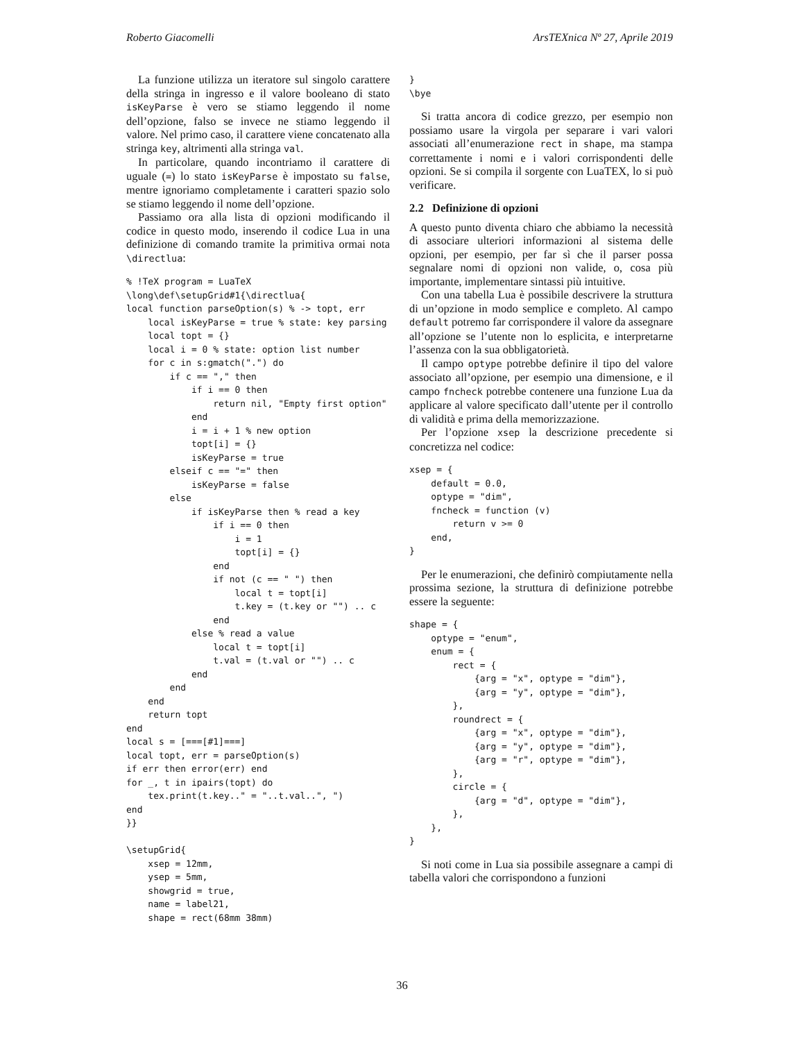Roberto Giacomelli ArsTEXnica Nº 27, Aprile 2019
La funzione utilizza un iteratore sul singolo carattere della stringa in ingresso e il valore booleano di stato isKeyParse è vero se stiamo leggendo il nome dell’opzione, falso se invece ne stiamo leggendo il valore. Nel primo caso, il carattere viene concatenato alla stringa key, altrimenti alla stringa val.
In particolare, quando incontriamo il carattere di uguale (=) lo stato isKeyParse è impostato su false, mentre ignoriamo completamente i caratteri spazio solo se stiamo leggendo il nome dell’opzione.
Passiamo ora alla lista di opzioni modificando il codice in questo modo, inserendo il codice Lua in una definizione di comando tramite la primitiva ormai nota \directlua:
% !TeX program = LuaTeX
\long\def\setupGrid#1{\directlua{
local function parseOption(s) % -> topt, err
    local isKeyParse = true % state: key parsing
    local topt = {}
    local i = 0 % state: option list number
    for c in s:gmatch(".") do
        if c == "," then
            if i == 0 then
                return nil, "Empty first option"
            end
            i = i + 1 % new option
            topt[i] = {}
            isKeyParse = true
        elseif c == "=" then
            isKeyParse = false
        else
            if isKeyParse then % read a key
                if i == 0 then
                    i = 1
                    topt[i] = {}
                end
                if not (c == " ") then
                    local t = topt[i]
                    t.key = (t.key or "") .. c
                end
            else % read a value
                local t = topt[i]
                t.val = (t.val or "") .. c
            end
        end
    end
    return topt
end
local s = [===[#1]===]
local topt, err = parseOption(s)
if err then error(err) end
for _, t in ipairs(topt) do
    tex.print(t.key.." = "..t.val..", ")
end
}}

\setupGrid{
    xsep = 12mm,
    ysep = 5mm,
    showgrid = true,
    name = label21,
    shape = rect(68mm 38mm)
}
\bye
Si tratta ancora di codice grezzo, per esempio non possiamo usare la virgola per separare i vari valori associati all’enumerazione rect in shape, ma stampa correttamente i nomi e i valori corrispondenti delle opzioni. Se si compila il sorgente con LuaTEX, lo si può verificare.
2.2 Definizione di opzioni
A questo punto diventa chiaro che abbiamo la necessità di associare ulteriori informazioni al sistema delle opzioni, per esempio, per far sì che il parser possa segnalare nomi di opzioni non valide, o, cosa più importante, implementare sintassi più intuitive.
Con una tabella Lua è possibile descrivere la struttura di un’opzione in modo semplice e completo. Al campo default potremo far corrispondere il valore da assegnare all’opzione se l’utente non lo esplicita, e interpretarne l’assenza con la sua obbligatorietà.
Il campo optype potrebbe definire il tipo del valore associato all’opzione, per esempio una dimensione, e il campo fncheck potrebbe contenere una funzione Lua da applicare al valore specificato dall’utente per il controllo di validità e prima della memorizzazione.
Per l’opzione xsep la descrizione precedente si concretizza nel codice:
xsep = {
    default = 0.0,
    optype = "dim",
    fncheck = function (v)
        return v >= 0
    end,
}
Per le enumerazioni, che definirò compiutamente nella prossima sezione, la struttura di definizione potrebbe essere la seguente:
shape = {
    optype = "enum",
    enum = {
        rect = {
            {arg = "x", optype = "dim"},
            {arg = "y", optype = "dim"},
        },
        roundrect = {
            {arg = "x", optype = "dim"},
            {arg = "y", optype = "dim"},
            {arg = "r", optype = "dim"},
        },
        circle = {
            {arg = "d", optype = "dim"},
        },
    },
}
Si noti come in Lua sia possibile assegnare a campi di tabella valori che corrispondono a funzioni
36